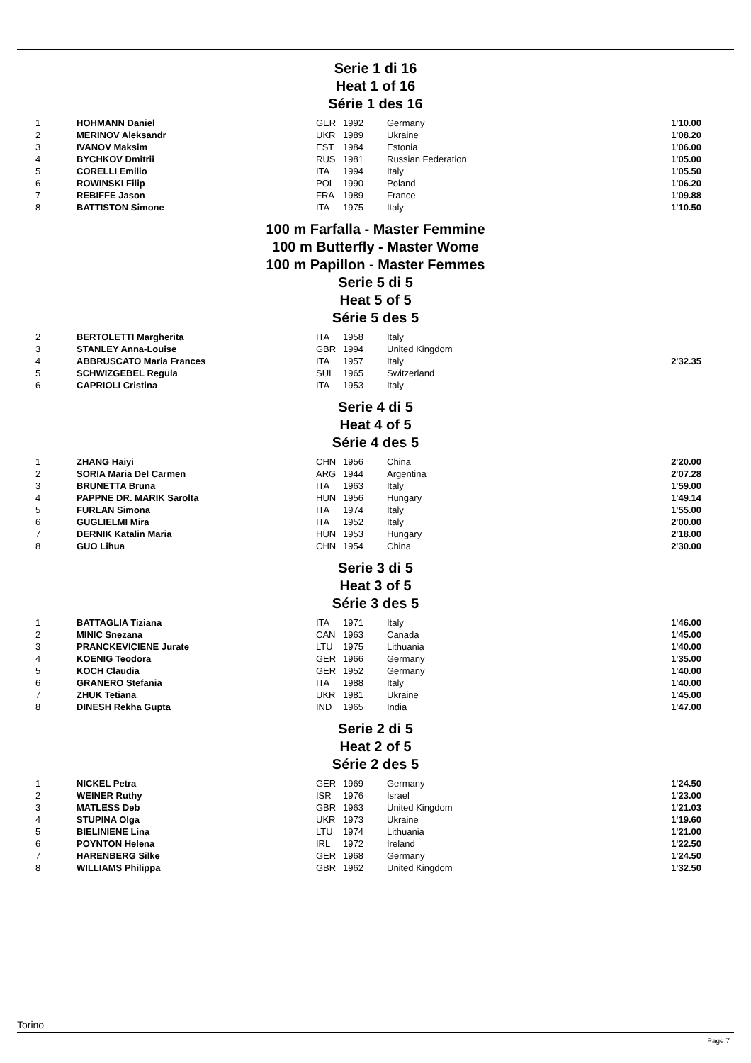Serie 1 di 16
Heat 1 of 16
Série 1 des 16
| 1 | HOHMANN Daniel | GER | 1992 | Germany | 1'10.00 |
| 2 | MERINOV Aleksandr | UKR | 1989 | Ukraine | 1'08.20 |
| 3 | IVANOV Maksim | EST | 1984 | Estonia | 1'06.00 |
| 4 | BYCHKOV Dmitrii | RUS | 1981 | Russian Federation | 1'05.00 |
| 5 | CORELLI Emilio | ITA | 1994 | Italy | 1'05.50 |
| 6 | ROWINSKI Filip | POL | 1990 | Poland | 1'06.20 |
| 7 | REBIFFE Jason | FRA | 1989 | France | 1'09.88 |
| 8 | BATTISTON Simone | ITA | 1975 | Italy | 1'10.50 |
100 m Farfalla - Master Femmine
100 m Butterfly - Master Wome
100 m Papillon - Master Femmes
Serie 5 di 5
Heat 5 of 5
Série 5 des 5
| 2 | BERTOLETTI Margherita | ITA | 1958 | Italy | |
| 3 | STANLEY Anna-Louise | GBR | 1994 | United Kingdom | |
| 4 | ABBRUSCATO Maria Frances | ITA | 1957 | Italy | 2'32.35 |
| 5 | SCHWIZGEBEL Regula | SUI | 1965 | Switzerland | |
| 6 | CAPRIOLI Cristina | ITA | 1953 | Italy | |
Serie 4 di 5
Heat 4 of 5
Série 4 des 5
| 1 | ZHANG Haiyi | CHN | 1956 | China | 2'20.00 |
| 2 | SORIA Maria Del Carmen | ARG | 1944 | Argentina | 2'07.28 |
| 3 | BRUNETTA Bruna | ITA | 1963 | Italy | 1'59.00 |
| 4 | PAPPNE DR. MARIK Sarolta | HUN | 1956 | Hungary | 1'49.14 |
| 5 | FURLAN Simona | ITA | 1974 | Italy | 1'55.00 |
| 6 | GUGLIELMI Mira | ITA | 1952 | Italy | 2'00.00 |
| 7 | DERNIK Katalin Maria | HUN | 1953 | Hungary | 2'18.00 |
| 8 | GUO Lihua | CHN | 1954 | China | 2'30.00 |
Serie 3 di 5
Heat 3 of 5
Série 3 des 5
| 1 | BATTAGLIA Tiziana | ITA | 1971 | Italy | 1'46.00 |
| 2 | MINIC Snezana | CAN | 1963 | Canada | 1'45.00 |
| 3 | PRANCKEVICIENE Jurate | LTU | 1975 | Lithuania | 1'40.00 |
| 4 | KOENIG Teodora | GER | 1966 | Germany | 1'35.00 |
| 5 | KOCH Claudia | GER | 1952 | Germany | 1'40.00 |
| 6 | GRANERO Stefania | ITA | 1988 | Italy | 1'40.00 |
| 7 | ZHUK Tetiana | UKR | 1981 | Ukraine | 1'45.00 |
| 8 | DINESH Rekha Gupta | IND | 1965 | India | 1'47.00 |
Serie 2 di 5
Heat 2 of 5
Série 2 des 5
| 1 | NICKEL Petra | GER | 1969 | Germany | 1'24.50 |
| 2 | WEINER Ruthy | ISR | 1976 | Israel | 1'23.00 |
| 3 | MATLESS Deb | GBR | 1963 | United Kingdom | 1'21.03 |
| 4 | STUPINA Olga | UKR | 1973 | Ukraine | 1'19.60 |
| 5 | BIELINIENE Lina | LTU | 1974 | Lithuania | 1'21.00 |
| 6 | POYNTON Helena | IRL | 1972 | Ireland | 1'22.50 |
| 7 | HARENBERG Silke | GER | 1968 | Germany | 1'24.50 |
| 8 | WILLIAMS Philippa | GBR | 1962 | United Kingdom | 1'32.50 |
Torino
Page 7